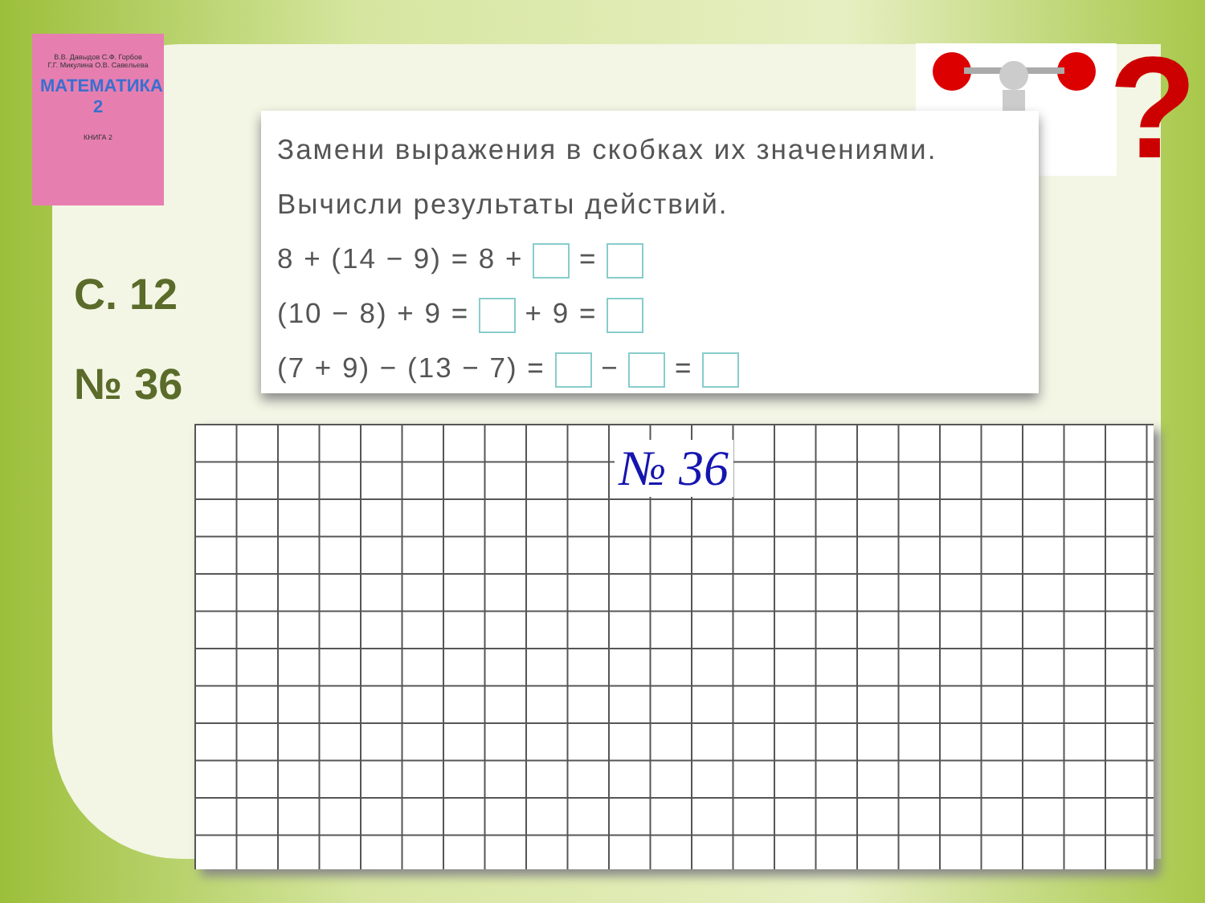В.В. Давыдов С.Ф. Горбов
Г.Г. Микулина О.В. Савельева
МАТЕМАТИКА 2
КНИГА 2
С. 12
№ 36
?
Замени выражения в скобках их значениями.
Вычисли результаты действий.
8 + (14 − 9) = 8 + =
(10 − 8) + 9 = + 9 =
(7 + 9) − (13 − 7) = − =
№ 36